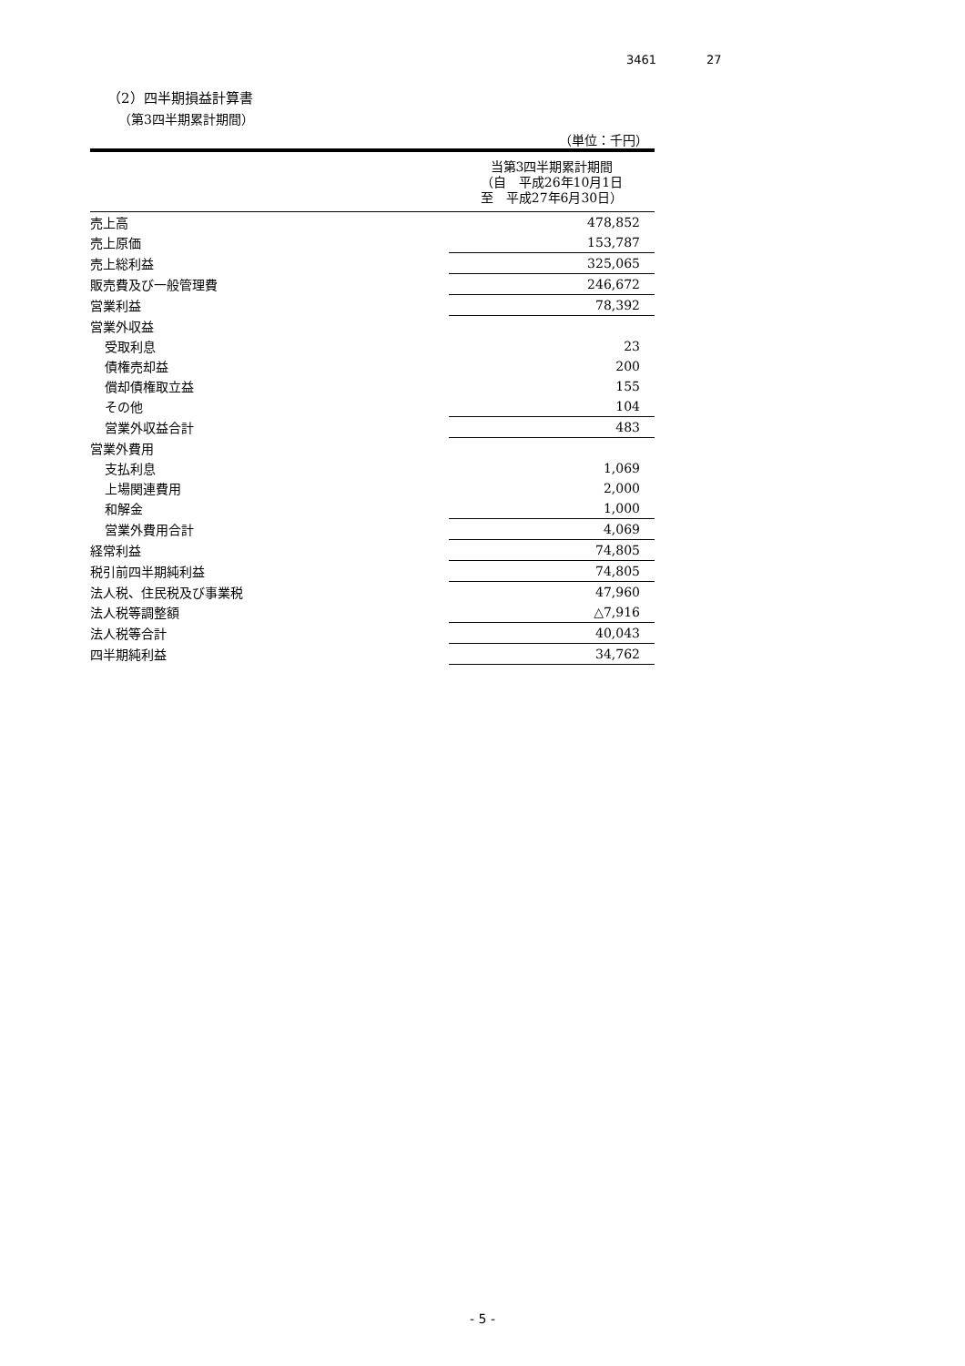3461 27
（2）四半期損益計算書
（第3四半期累計期間）
（単位：千円）
| | 当第3四半期累計期間 （自 平成26年10月1日 至 平成27年6月30日） |
| --- | --- |
| 売上高 | 478,852 |
| 売上原価 | 153,787 |
| 売上総利益 | 325,065 |
| 販売費及び一般管理費 | 246,672 |
| 営業利益 | 78,392 |
| 営業外収益 | |
| 受取利息 | 23 |
| 債権売却益 | 200 |
| 償却債権取立益 | 155 |
| その他 | 104 |
| 営業外収益合計 | 483 |
| 営業外費用 | |
| 支払利息 | 1,069 |
| 上場関連費用 | 2,000 |
| 和解金 | 1,000 |
| 営業外費用合計 | 4,069 |
| 経常利益 | 74,805 |
| 税引前四半期純利益 | 74,805 |
| 法人税、住民税及び事業税 | 47,960 |
| 法人税等調整額 | △7,916 |
| 法人税等合計 | 40,043 |
| 四半期純利益 | 34,762 |
- 5 -